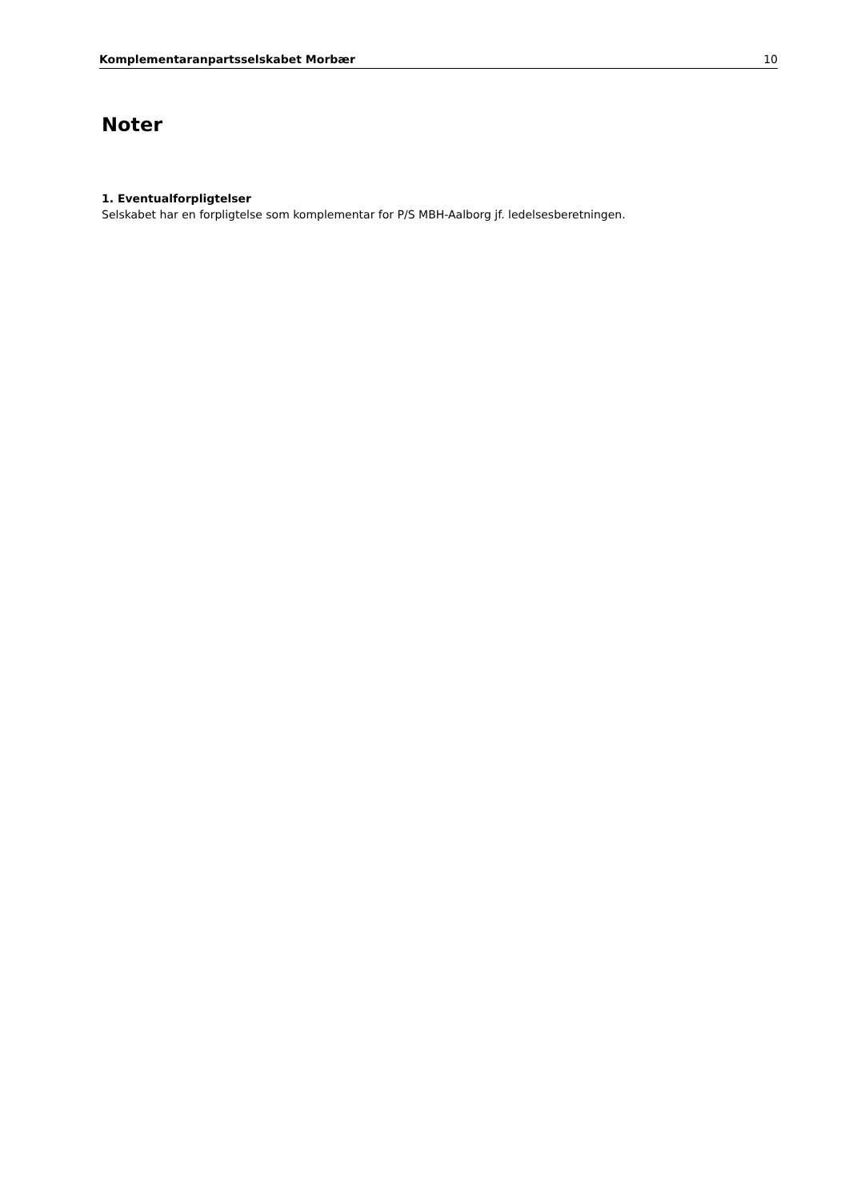Komplementaranpartsselskabet Morbær 10
Noter
1. Eventualforpligtelser
Selskabet har en forpligtelse som komplementar for P/S MBH-Aalborg jf. ledelsesberetningen.